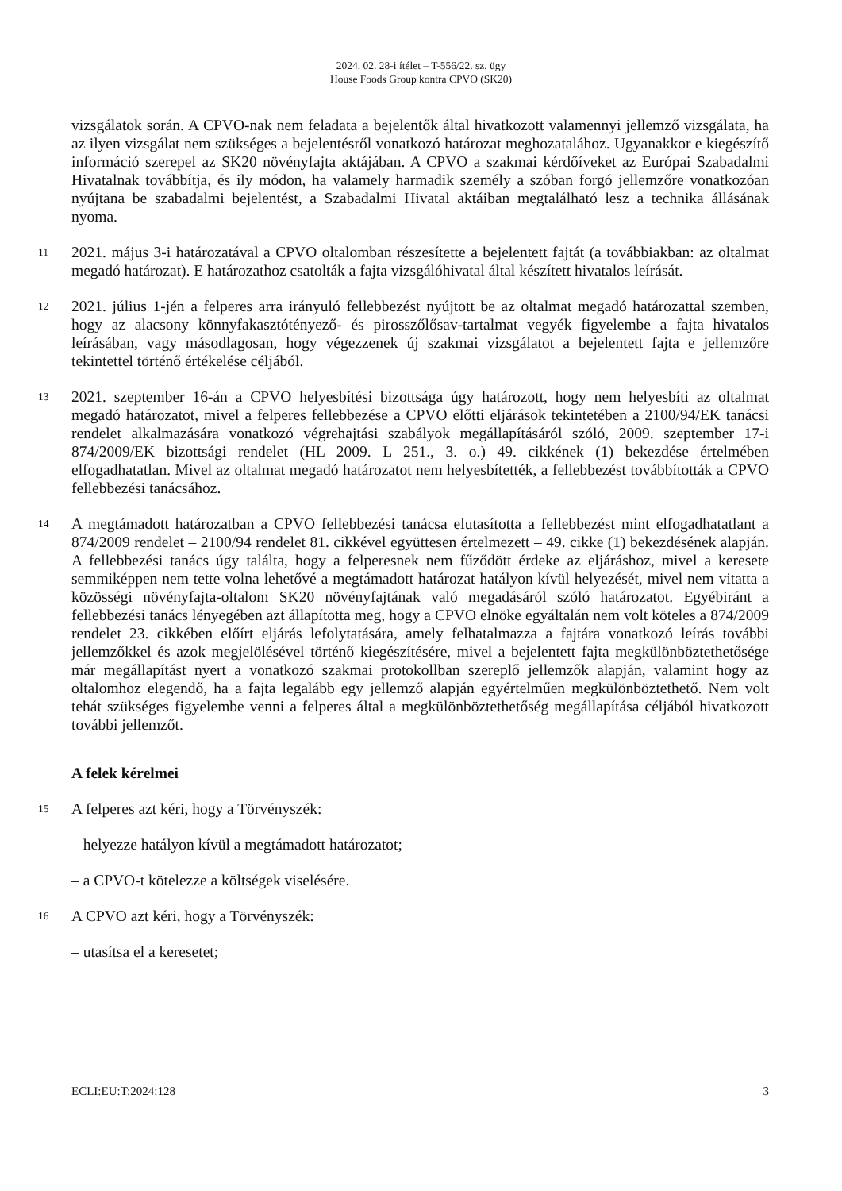2024. 02. 28-i ítélet – T-556/22. sz. ügy
House Foods Group kontra CPVO (SK20)
vizsgálatok során. A CPVO-nak nem feladata a bejelentők által hivatkozott valamennyi jellemző vizsgálata, ha az ilyen vizsgálat nem szükséges a bejelentésről vonatkozó határozat meghozatalához. Ugyanakkor e kiegészítő információ szerepel az SK20 növényfajta aktájában. A CPVO a szakmai kérdőíveket az Európai Szabadalmi Hivatalnak továbbítja, és ily módon, ha valamely harmadik személy a szóban forgó jellemzőre vonatkozóan nyújtana be szabadalmi bejelentést, a Szabadalmi Hivatal aktáiban megtalálható lesz a technika állásának nyoma.
11
2021. május 3-i határozatával a CPVO oltalomban részesítette a bejelentett fajtát (a továbbiakban: az oltalmat megadó határozat). E határozathoz csatolták a fajta vizsgálóhivatal által készített hivatalos leírását.
12
2021. július 1-jén a felperes arra irányuló fellebbezést nyújtott be az oltalmat megadó határozattal szemben, hogy az alacsony könnyfakasztótényező- és pirosszőlősav-tartalmat vegyék figyelembe a fajta hivatalos leírásában, vagy másodlagosan, hogy végezzenek új szakmai vizsgálatot a bejelentett fajta e jellemzőre tekintettel történő értékelése céljából.
13
2021. szeptember 16-án a CPVO helyesbítési bizottsága úgy határozott, hogy nem helyesbíti az oltalmat megadó határozatot, mivel a felperes fellebbezése a CPVO előtti eljárások tekintetében a 2100/94/EK tanácsi rendelet alkalmazására vonatkozó végrehajtási szabályok megállapításáról szóló, 2009. szeptember 17-i 874/2009/EK bizottsági rendelet (HL 2009. L 251., 3. o.) 49. cikkének (1) bekezdése értelmében elfogadhatatlan. Mivel az oltalmat megadó határozatot nem helyesbítették, a fellebbezést továbbították a CPVO fellebbezési tanácsához.
14
A megtámadott határozatban a CPVO fellebbezési tanácsa elutasította a fellebbezést mint elfogadhatatlant a 874/2009 rendelet – 2100/94 rendelet 81. cikkével együttesen értelmezett – 49. cikke (1) bekezdésének alapján. A fellebbezési tanács úgy találta, hogy a felperesnek nem fűződött érdeke az eljáráshoz, mivel a keresete semmiképpen nem tette volna lehetővé a megtámadott határozat hatályon kívül helyezését, mivel nem vitatta a közösségi növényfajta-oltalom SK20 növényfajtának való megadásáról szóló határozatot. Egyébiránt a fellebbezési tanács lényegében azt állapította meg, hogy a CPVO elnöke egyáltalán nem volt köteles a 874/2009 rendelet 23. cikkében előírt eljárás lefolytatására, amely felhatalmazza a fajtára vonatkozó leírás további jellemzőkkel és azok megjelölésével történő kiegészítésére, mivel a bejelentett fajta megkülönböztethetősége már megállapítást nyert a vonatkozó szakmai protokollban szereplő jellemzők alapján, valamint hogy az oltalomhoz elegendő, ha a fajta legalább egy jellemző alapján egyértelműen megkülönböztethető. Nem volt tehát szükséges figyelembe venni a felperes által a megkülönböztethetőség megállapítása céljából hivatkozott további jellemzőt.
A felek kérelmei
15
A felperes azt kéri, hogy a Törvényszék:
– helyezze hatályon kívül a megtámadott határozatot;
– a CPVO-t kötelezze a költségek viselésére.
16
A CPVO azt kéri, hogy a Törvényszék:
– utasítsa el a keresetet;
ECLI:EU:T:2024:128 3